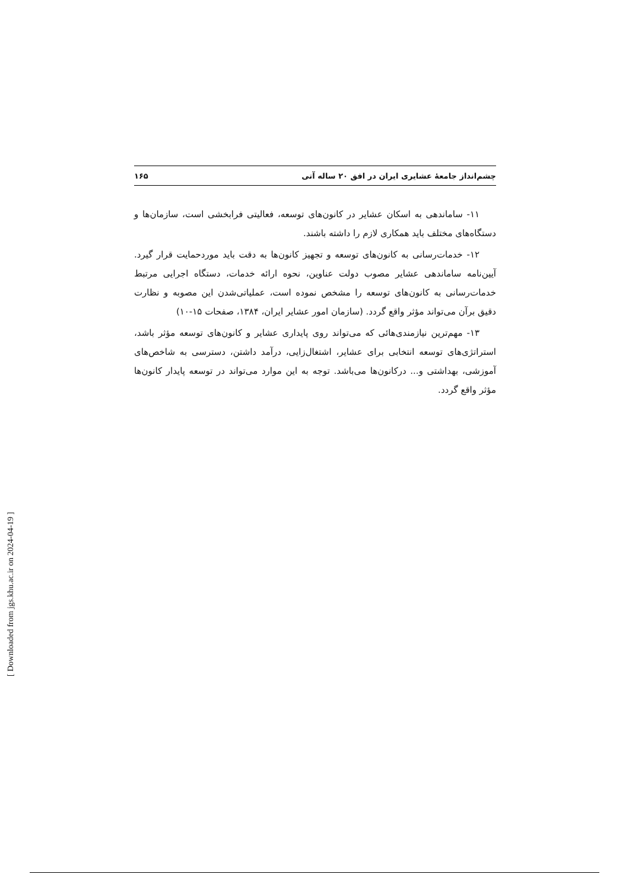چشم‌انداز جامعهٔ عشایری ایران در افق ۲۰ ساله آتی ۱۶۵
۱۱- ساماندهی به اسکان عشایر در کانون‌های توسعه، فعالیتی فرابخشی است، سازمان‌ها و دستگاه‌های مختلف باید همکاری لازم را داشته باشند.
۱۲- خدمات‌رسانی به کانون‌های توسعه و تجهیز کانون‌ها به دقت باید موردحمایت قرار گیرد. آیین‌نامه ساماندهی عشایر مصوب دولت عناوین، نحوه ارائه خدمات، دستگاه اجرایی مرتبط خدمات‌رسانی به کانون‌های توسعه را مشخص نموده است، عملیاتی‌شدن این مصوبه و نظارت دقیق برآن می‌تواند مؤثر واقع گردد. (سازمان امور عشایر ایران، ۱۳۸۴، صفحات ۱۵-۱۰)
۱۳- مهم‌ترین نیازمندی‌هائی که می‌تواند روی پایداری عشایر و کانون‌های توسعه مؤثر باشد، استراتژی‌های توسعه انتخابی برای عشایر، اشتغال‌زایی، درآمد داشتن، دسترسی به شاخص‌های آموزشی، بهداشتی و... درکانون‌ها می‌باشد. توجه به این موارد می‌تواند در توسعه پایدار کانون‌ها مؤثر واقع گردد.
[ Downloaded from jgs.khu.ac.ir on 2024-04-19 ]